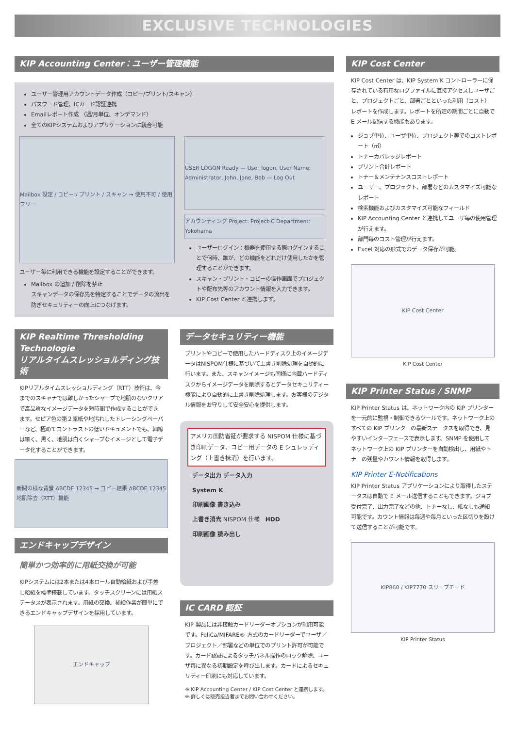EXCLUSIVE TECHNOLOGIES
KIP Accounting Center：ユーザー管理機能
ユーザー管理用アカウントデータ作成（コピー/プリント/スキャン）
パスワード管理、ICカード認証連携
Emailレポート作成 （週/月単位、オンデマンド）
全てのKIPシステムおよびアプリケーションに統合可能
Mailbox 設定 / コピー / プリント / スキャン → 使用不可 / 使用フリー
ユーザー毎に利用できる機能を設定することができます。
Mailbox の追加 / 削除を禁止
スキャンデータの保存先を特定することでデータの流出を防ぎセキュリティーの向上につなげます。
USER LOGON Ready — User logon, User Name: Administrator, John, Jane, Bob — Log Out
アカウンティング Project: Project-C Department: Yokohama
ユーザーログイン：機器を使用する際ログインすることで何時、誰が、どの機能をどれだけ使用したかを管理することができます。
スキャン・プリント・コピーの操作画面でプロジェクトや配布先等のアカウント情報を入力できます。
KIP Cost Center と連携します。
KIP Realtime Thresholding Technologie
リアルタイムスレッショルディング技術
KIPリアルタイムスレッショルディング（RTT）技術は、今までのスキャナでは難しかったシャープで地肌のないクリアで高品質なイメージデータを短時間で作成することができます。セピア色の第２原紙や地汚れしたトレーシングペーパーなど、極めてコントラストの低いドキュメントでも、細線は細く、黒く、地肌は白くシャープなイメージとして電子データ化することができます。
新聞の様な背景 ABCDE 12345 → コピー結果 ABCDE 12345
地肌除去（RTT）機能
エンドキャップデザイン
簡単かつ効率的に用紙交換が可能
KIPシステムには2本または4本ロール自動給紙および手差し給紙を標準搭載しています。タッチスクリーンには用紙ステータスが表示されます。用紙の交換、補給作業が簡単にできるエンドキャップデザインを採用しています。
エンドキャップ
データセキュリティー機能
プリントやコピーで使用したハードディスク上のイメージデータはNISPOM仕様に基づいて上書き削除処理を自動的に行います。また、スキャンイメージも同様に内蔵ハードディスクからイメージデータを削除するとデータセキュリティー機能により自動的に上書き削除処理します。お客様のデジタル情報をお守りして安全安心を提供します。
アメリカ国防省証が要求する NISPOM 仕様に基づき印刷データ、コピー用データの E シュレッディング（上書き抹消）を行います。
データ出力 データ入力
System K
印刷画像 書き込み
上書き消去 NISPOM 仕様　HDD
印刷画像 読み出し
IC CARD 認証
KIP 製品には非接触カードリーダーオプションが利用可能です。FeliCa/MIFARE® 方式のカードリーダーでユーザ／プロジェクト／部署などの単位でのプリント許可が可能です。カード認証によるタッチパネル操作のロック解除、ユーザ毎に異なる初期設定を呼び出します。カードによるセキュリティー印刷にも対応しています。
※ KIP Accounting Center / KIP Cost Center と連携します。
※ 詳しくは販売担当者までお問い合わせください。
KIP Cost Center
KIP Cost Center は、KIP System K コントローラーに保存されている有用なログファイルに直接アクセスしユーザごと、プロジェクトごと、部署ごとといった利用（コスト）レポートを作成します。レポートを所定の期間ごとに自動で E メール配信する機能もあります。
ジョブ単位、ユーザ単位、プロジェクト等でのコストレポート（㎡）
トナーカバレッジレポート
プリント合計レポート
トナー＆メンテナンスコストレポート
ユーザー、プロジェクト、部署などのカスタマイズ可能なレポート
検索機能およびカスタマイズ可能なフィールド
KIP Accounting Center と連携してユーザ毎の使用管理が行えます。
部門毎のコスト管理が行えます。
Excel 対応の形式でのデータ保存が可能。
KIP Cost Center
KIP Cost Center
KIP Printer Status / SNMP
KIP Printer Status は、ネットワーク内の KIP プリンターを一元的に監視・制御できるツールです。ネットワーク上のすべての KIP プリンターの最新ステータスを取得でき、見やすいインターフェースで表示します。SNMP を使用してネットワーク上の KIP プリンターを自動検出し、用紙やトナーの残量やカウント情報を取得します。
KIP Printer E-Notifications
KIP Printer Status アプリケーションにより取得したステータスは自動で E メール送信することもできます。ジョブ受付完了、出力完了などの他、トナーなし、紙なしも通知可能です。カウント情報は毎週や毎月といった区切りを設けて送信することが可能です。
KIP860 / KIP7770 スリープモード
KIP Printer Status